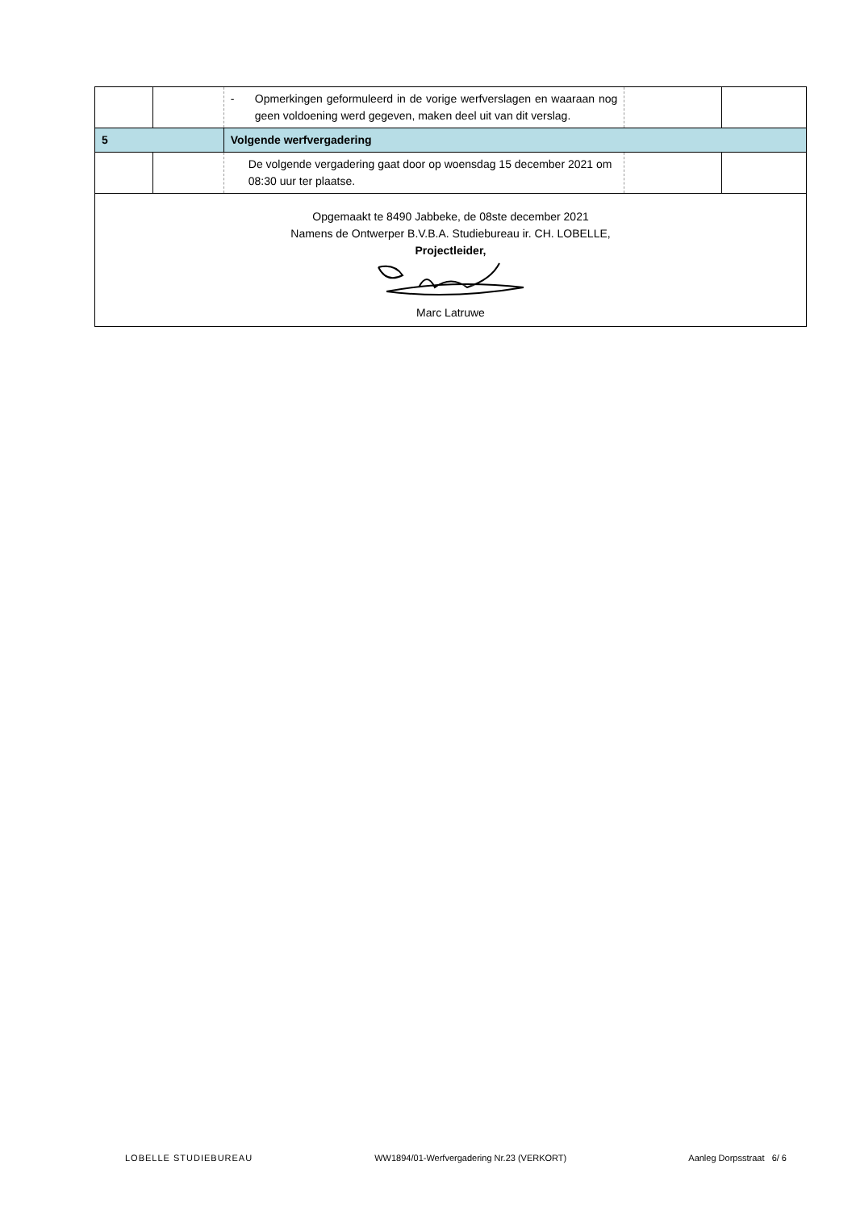| | | - Opmerkingen geformuleerd in de vorige werfverslagen en waaraan nog geen voldoening werd gegeven, maken deel uit van dit verslag. | | |
| 5 | | Volgende werfvergadering | | |
| | | De volgende vergadering gaat door op woensdag 15 december 2021 om 08:30 uur ter plaatse. | | |
| Opgemaakt te 8490 Jabbeke, de 08ste december 2021 Namens de Ontwerper B.V.B.A. Studiebureau ir. CH. LOBELLE, Projectleider, Marc Latruwe | | | | |
LOBELLE STUDIEBUREAU WW1894/01-Werfvergadering Nr.23 (VERKORT) Aanleg Dorpsstraat 6/ 6